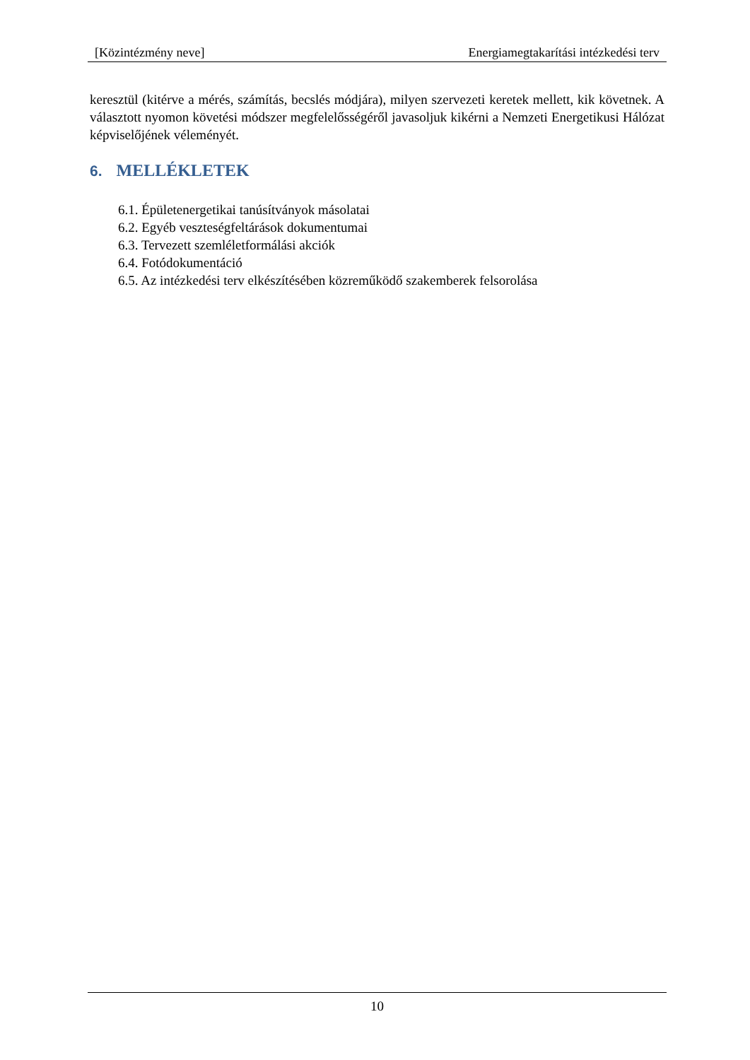[Közintézmény neve] Energiamegtakarítási intézkedési terv
keresztül (kitérve a mérés, számítás, becslés módjára), milyen szervezeti keretek mellett, kik követnek. A választott nyomon követési módszer megfelelősségéről javasoljuk kikérni a Nemzeti Energetikusi Hálózat képviselőjének véleményét.
6. MELLÉKLETEK
6.1. Épületenergetikai tanúsítványok másolatai
6.2. Egyéb veszteségfeltárások dokumentumai
6.3. Tervezett szemléletformálási akciók
6.4. Fotódokumentáció
6.5. Az intézkedési terv elkészítésében közreműködő szakemberek felsorolása
10